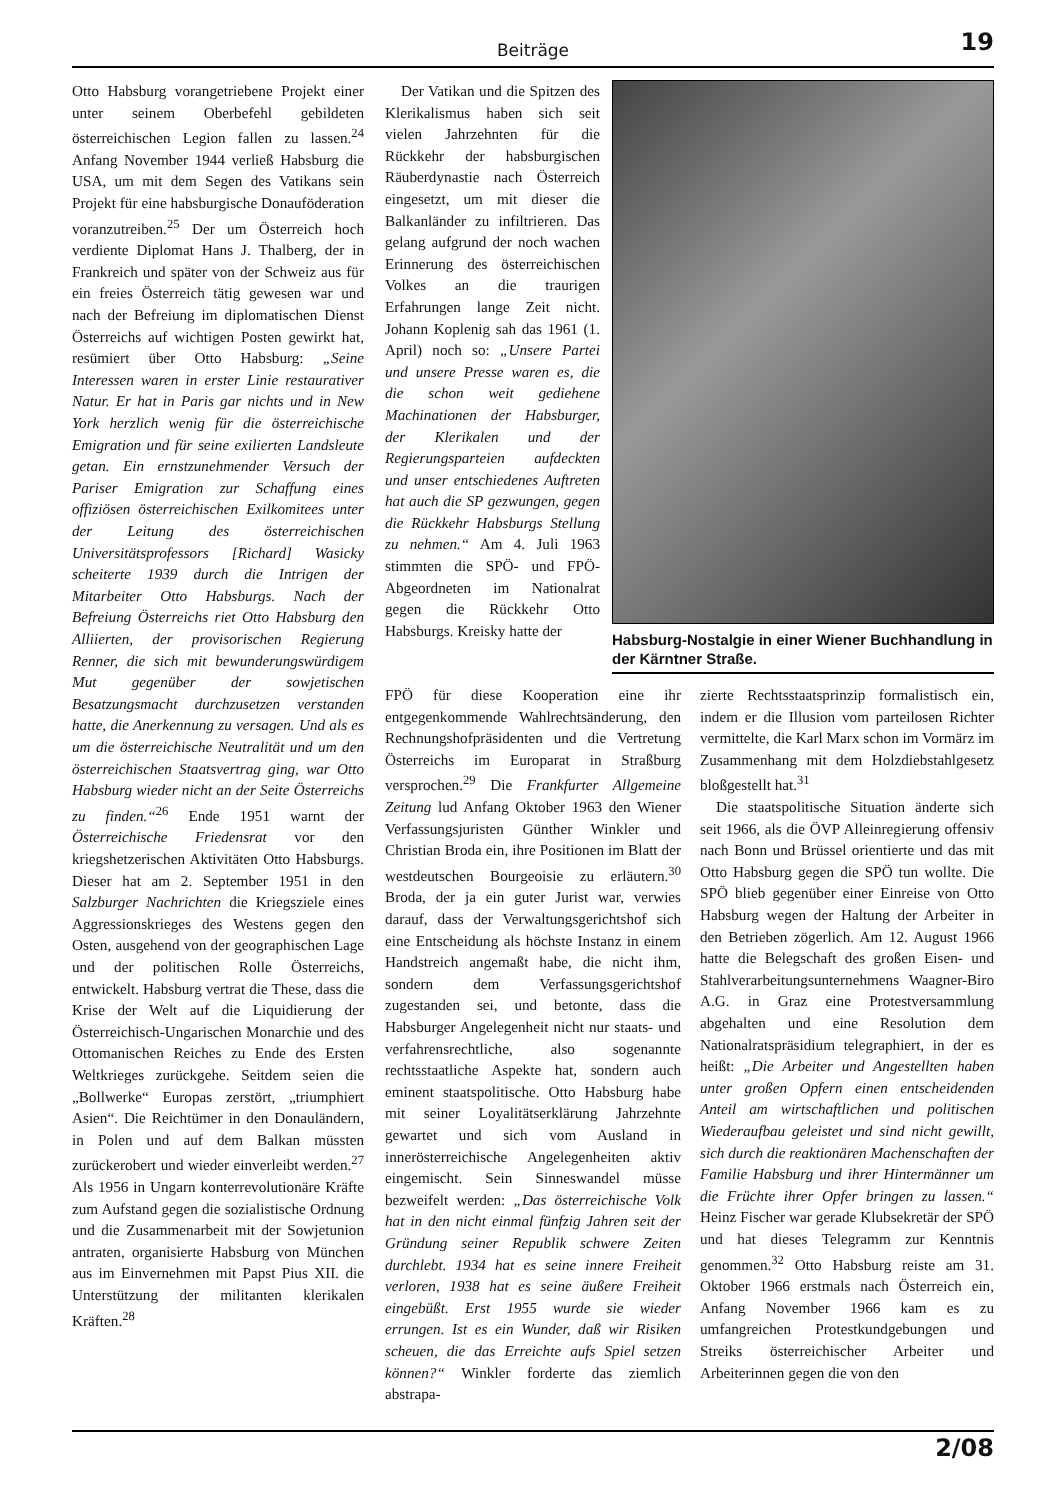Beiträge 19
Otto Habsburg vorangetriebene Projekt einer unter seinem Oberbefehl gebildeten österreichischen Legion fallen zu lassen.<sup>24</sup> Anfang November 1944 verließ Habsburg die USA, um mit dem Segen des Vatikans sein Projekt für eine habsburgische Donauföderation voranzutreiben.<sup>25</sup> Der um Österreich hoch verdiente Diplomat Hans J. Thalberg, der in Frankreich und später von der Schweiz aus für ein freies Österreich tätig gewesen war und nach der Befreiung im diplomatischen Dienst Österreichs auf wichtigen Posten gewirkt hat, resümiert über Otto Habsburg: „Seine Interessen waren in erster Linie restaurativer Natur. Er hat in Paris gar nichts und in New York herzlich wenig für die österreichische Emigration und für seine exilierten Landsleute getan. Ein ernstzunehmender Versuch der Pariser Emigration zur Schaffung eines offiziösen österreichischen Exilkomitees unter der Leitung des österreichischen Universitätsprofessors [Richard] Wasicky scheiterte 1939 durch die Intrigen der Mitarbeiter Otto Habsburgs. Nach der Befreiung Österreichs riet Otto Habsburg den Alliierten, der provisorischen Regierung Renner, die sich mit bewunderungswürdigem Mut gegenüber der sowjetischen Besatzungsmacht durchzusetzen verstanden hatte, die Anerkennung zu versagen. Und als es um die österreichische Neutralität und um den österreichischen Staatsvertrag ging, war Otto Habsburg wieder nicht an der Seite Österreichs zu finden.“<sup>26</sup> Ende 1951 warnt der Österreichische Friedensrat vor den kriegshetzerischen Aktivitäten Otto Habsburgs. Dieser hat am 2. September 1951 in den Salzburger Nachrichten die Kriegsziele eines Aggressionskrieges des Westens gegen den Osten, ausgehend von der geographischen Lage und der politischen Rolle Österreichs, entwickelt. Habsburg vertrat die These, dass die Krise der Welt auf die Liquidierung der Österreichisch-Ungarischen Monarchie und des Ottomanischen Reiches zu Ende des Ersten Weltkrieges zurückgehe. Seitdem seien die „Bollwerke“ Europas zerstört, „triumphiert Asien“. Die Reichtümer in den Donauländern, in Polen und auf dem Balkan müssten zurückerobert und wieder einverleibt werden.<sup>27</sup> Als 1956 in Ungarn konterrevolutionäre Kräfte zum Aufstand gegen die sozialistische Ordnung und die Zusammenarbeit mit der Sowjetunion antraten, organisierte Habsburg von München aus im Einvernehmen mit Papst Pius XII. die Unterstützung der militanten klerikalen Kräften.<sup>28</sup>
Der Vatikan und die Spitzen des Klerikalismus haben sich seit vielen Jahrzehnten für die Rückkehr der habsburgischen Räuberdynastie nach Österreich eingesetzt, um mit dieser die Balkanländer zu infiltrieren. Das gelang aufgrund der noch wachen Erinnerung des österreichischen Volkes an die traurigen Erfahrungen lange Zeit nicht. Johann Koplenig sah das 1961 (1. April) noch so: „Unsere Partei und unsere Presse waren es, die die schon weit gediehene Machinationen der Habsburger, der Klerikalen und der Regierungsparteien aufdeckten und unser entschiedenes Auftreten hat auch die SP gezwungen, gegen die Rückkehr Habsburgs Stellung zu nehmen.“ Am 4. Juli 1963 stimmten die SPÖ- und FPÖ-Abgeordneten im Nationalrat gegen die Rückkehr Otto Habsburgs. Kreisky hatte der
Habsburg-Nostalgie in einer Wiener Buchhandlung in der Kärntner Straße.
FPÖ für diese Kooperation eine ihr entgegenkommende Wahlrechtsänderung, den Rechnungshofpräsidenten und die Vertretung Österreichs im Europarat in Straßburg versprochen.<sup>29</sup> Die Frankfurter Allgemeine Zeitung lud Anfang Oktober 1963 den Wiener Verfassungsjuristen Günther Winkler und Christian Broda ein, ihre Positionen im Blatt der westdeutschen Bourgeoisie zu erläutern.<sup>30</sup> Broda, der ja ein guter Jurist war, verwies darauf, dass der Verwaltungsgerichtshof sich eine Entscheidung als höchste Instanz in einem Handstreich angemaßt habe, die nicht ihm, sondern dem Verfassungsgerichtshof zugestanden sei, und betonte, dass die Habsburger Angelegenheit nicht nur staats- und verfahrensrechtliche, also sogenannte rechtsstaatliche Aspekte hat, sondern auch eminent staatspolitische. Otto Habsburg habe mit seiner Loyalitätserklärung Jahrzehnte gewartet und sich vom Ausland in innerösterreichische Angelegenheiten aktiv eingemischt. Sein Sinneswandel müsse bezweifelt werden: „Das österreichische Volk hat in den nicht einmal fünfzig Jahren seit der Gründung seiner Republik schwere Zeiten durchlebt. 1934 hat es seine innere Freiheit verloren, 1938 hat es seine äußere Freiheit eingebüßt. Erst 1955 wurde sie wieder errungen. Ist es ein Wunder, daß wir Risiken scheuen, die das Erreichte aufs Spiel setzen können?“ Winkler forderte das ziemlich abstrapa-
zierte Rechtsstaatsprinzip formalistisch ein, indem er die Illusion vom parteilosen Richter vermittelte, die Karl Marx schon im Vormärz im Zusammenhang mit dem Holzdiebstahlgesetz bloßgestellt hat.<sup>31</sup>
Die staatspolitische Situation änderte sich seit 1966, als die ÖVP Alleinregierung offensiv nach Bonn und Brüssel orientierte und das mit Otto Habsburg gegen die SPÖ tun wollte. Die SPÖ blieb gegenüber einer Einreise von Otto Habsburg wegen der Haltung der Arbeiter in den Betrieben zögerlich. Am 12. August 1966 hatte die Belegschaft des großen Eisen- und Stahlverarbeitungsunternehmens Waagner-Biro A.G. in Graz eine Protestversammlung abgehalten und eine Resolution dem Nationalratspräsidium telegraphiert, in der es heißt: „Die Arbeiter und Angestellten haben unter großen Opfern einen entscheidenden Anteil am wirtschaftlichen und politischen Wiederaufbau geleistet und sind nicht gewillt, sich durch die reaktionären Machenschaften der Familie Habsburg und ihrer Hintermänner um die Früchte ihrer Opfer bringen zu lassen.“ Heinz Fischer war gerade Klubsekretär der SPÖ und hat dieses Telegramm zur Kenntnis genommen.<sup>32</sup> Otto Habsburg reiste am 31. Oktober 1966 erstmals nach Österreich ein, Anfang November 1966 kam es zu umfangreichen Protestkundgebungen und Streiks österreichischer Arbeiter und Arbeiterinnen gegen die von den
2/08